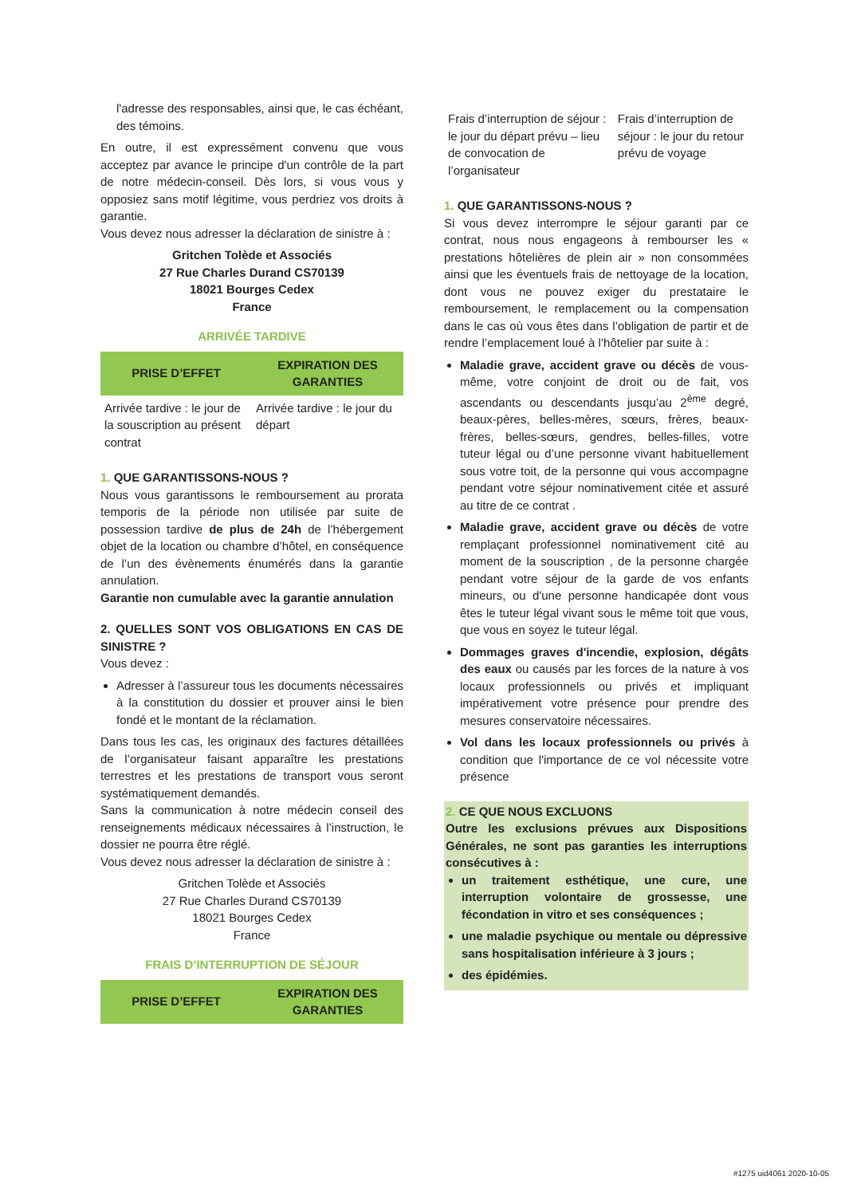l'adresse des responsables, ainsi que, le cas échéant, des témoins.
En outre, il est expressément convenu que vous acceptez par avance le principe d'un contrôle de la part de notre médecin-conseil. Dès lors, si vous vous y opposiez sans motif légitime, vous perdriez vos droits à garantie.
Vous devez nous adresser la déclaration de sinistre à :
Gritchen Tolède et Associés
27 Rue Charles Durand CS70139
18021 Bourges Cedex
France
ARRIVÉE TARDIVE
| PRISE D’EFFET | EXPIRATION DES GARANTIES |
| --- | --- |
| Arrivée tardive : le jour de la souscription au présent contrat | Arrivée tardive : le jour du départ |
1. QUE GARANTISSONS-NOUS ?
Nous vous garantissons le remboursement au prorata temporis de la période non utilisée par suite de possession tardive de plus de 24h de l’hébergement objet de la location ou chambre d’hôtel, en conséquence de l’un des évènements énumérés dans la garantie annulation.
Garantie non cumulable avec la garantie annulation
2. QUELLES SONT VOS OBLIGATIONS EN CAS DE SINISTRE ?
Vous devez :
Adresser à l’assureur tous les documents nécessaires à la constitution du dossier et prouver ainsi le bien fondé et le montant de la réclamation.
Dans tous les cas, les originaux des factures détaillées de l’organisateur faisant apparaître les prestations terrestres et les prestations de transport vous seront systématiquement demandés.
Sans la communication à notre médecin conseil des renseignements médicaux nécessaires à l’instruction, le dossier ne pourra être réglé.
Vous devez nous adresser la déclaration de sinistre à :
Gritchen Tolède et Associés
27 Rue Charles Durand CS70139
18021 Bourges Cedex
France
FRAIS D’INTERRUPTION DE SÉJOUR
| PRISE D’EFFET | EXPIRATION DES GARANTIES |
| --- | --- |
| Frais d’interruption de séjour : le jour du départ prévu – lieu de convocation de l’organisateur | Frais d’interruption de séjour : le jour du retour prévu de voyage |
1. QUE GARANTISSONS-NOUS ?
Si vous devez interrompre le séjour garanti par ce contrat, nous nous engageons à rembourser les « prestations hôtelières de plein air » non consommées ainsi que les éventuels frais de nettoyage de la location, dont vous ne pouvez exiger du prestataire le remboursement, le remplacement ou la compensation dans le cas où vous êtes dans l’obligation de partir et de rendre l’emplacement loué à l’hôtelier par suite à :
Maladie grave, accident grave ou décès de vous-même, votre conjoint de droit ou de fait, vos ascendants ou descendants jusqu’au 2<sup>ème</sup> degré, beaux-pères, belles-mères, sœurs, frères, beaux-frères, belles-sœurs, gendres, belles-filles, votre tuteur légal ou d’une personne vivant habituellement sous votre toit, de la personne qui vous accompagne pendant votre séjour nominativement citée et assuré au titre de ce contrat .
Maladie grave, accident grave ou décès de votre remplaçant professionnel nominativement cité au moment de la souscription , de la personne chargée pendant votre séjour de la garde de vos enfants mineurs, ou d'une personne handicapée dont vous êtes le tuteur légal vivant sous le même toit que vous, que vous en soyez le tuteur légal.
Dommages graves d'incendie, explosion, dégâts des eaux ou causés par les forces de la nature à vos locaux professionnels ou privés et impliquant impérativement votre présence pour prendre des mesures conservatoire nécessaires.
Vol dans les locaux professionnels ou privés à condition que l'importance de ce vol nécessite votre présence
2. CE QUE NOUS EXCLUONS
Outre les exclusions prévues aux Dispositions Générales, ne sont pas garanties les interruptions consécutives à :
un traitement esthétique, une cure, une interruption volontaire de grossesse, une fécondation in vitro et ses conséquences ;
une maladie psychique ou mentale ou dépressive sans hospitalisation inférieure à 3 jours ;
des épidémies.
#1275 uid4061 2020-10-05